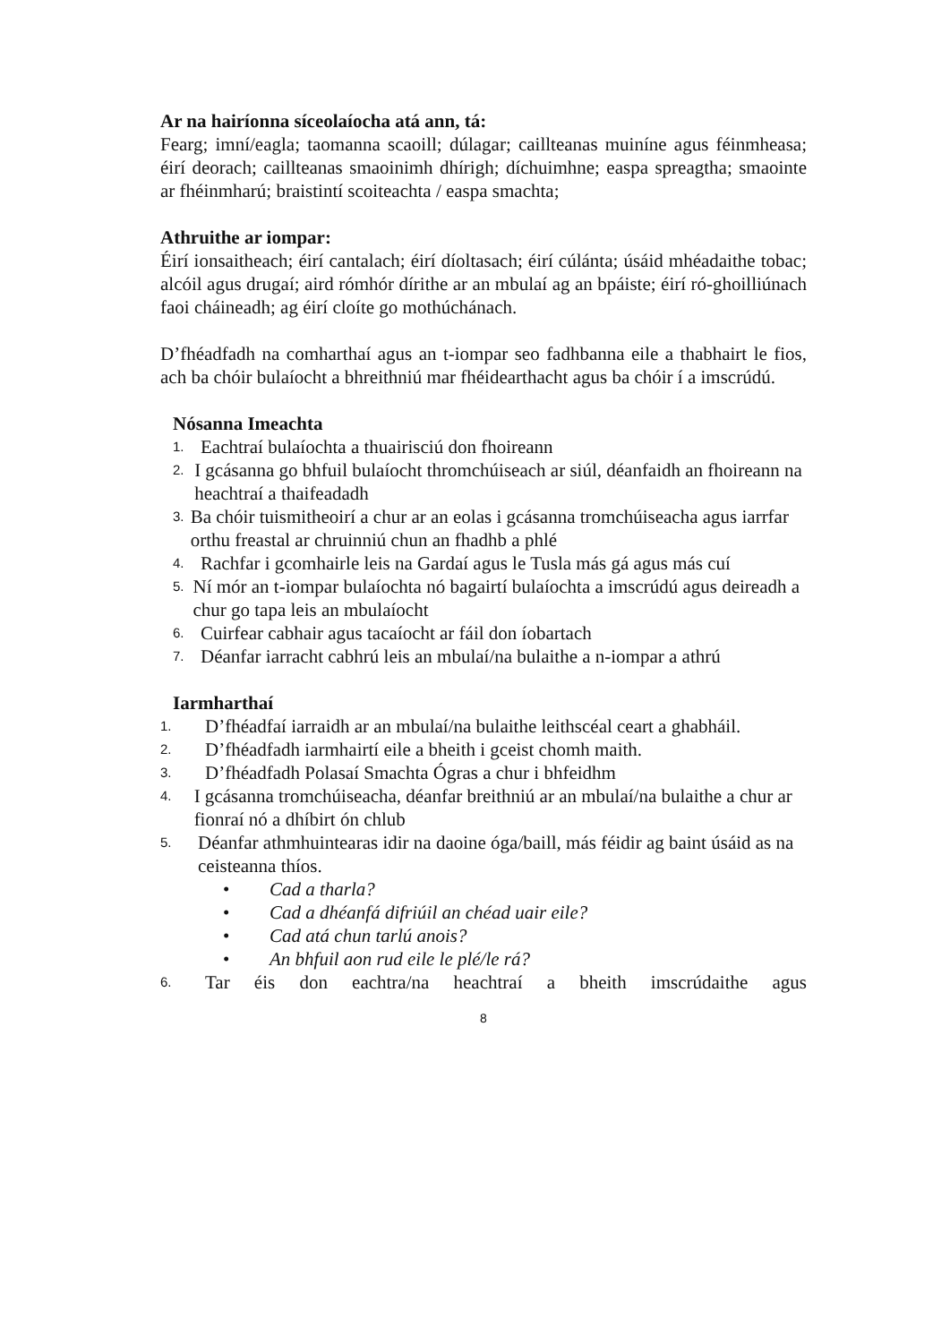Ar na hairíonna síceolaíocha atá ann, tá:
Fearg; imní/eagla; taomanna scaoill; dúlagar; caillteanas muiníne agus féinmheasa; éirí deorach; caillteanas smaoinimh dhírigh; díchuimhne; easpa spreagtha; smaointe ar fhéinmharú; braistintí scoiteachta / easpa smachta;
Athruithe ar iompar:
Éirí ionsaitheach; éirí cantalach; éirí díoltasach; éirí cúlánta; úsáid mhéadaithe tobac; alcóil agus drugaí; aird rómhór dírithe ar an mbulaí ag an bpáiste; éirí ró-ghoilliúnach faoi cháineadh; ag éirí cloíte go mothúchánach.
D’fhéadfadh na comharthaí agus an t-iompar seo fadhbanna eile a thabhairt le fios, ach ba chóir bulaíocht a bhreithniú mar fhéidearthacht agus ba chóir í a imscrúdú.
Nósanna Imeachta
1. Eachtraí bulaíochta a thuairisciú don fhoireann
2. I gcásanna go bhfuil bulaíocht thromchúiseach ar siúl, déanfaidh an fhoireann na heachtraí a thaifeadadh
3. Ba chóir tuismitheoirí a chur ar an eolas i gcásanna tromchúiseacha agus iarrfar orthu freastal ar chruinniú chun an fhadhb a phlé
4. Rachfar i gcomhairle leis na Gardaí agus le Tusla más gá agus más cuí
5. Ní mór an t-iompar bulaíochta nó bagairtí bulaíochta a imscrúdú agus deireadh a chur go tapa leis an mbulaíocht
6. Cuirfear cabhair agus tacaíocht ar fáil don íobartach
7. Déanfar iarracht cabhrú leis an mbulaí/na bulaithe a n-iompar a athrú
Iarmharthaí
1. D’fhéadfaí iarraidh ar an mbulaí/na bulaithe leithscéal ceart a ghabháil.
2. D’fhéadfadh iarmhairtí eile a bheith i gceist chomh maith.
3. D’fhéadfadh Polasaí Smachta Ógras a chur i bhfeidhm
4. I gcásanna tromchúiseacha, déanfar breithniú ar an mbulaí/na bulaithe a chur ar fionraí nó a dhíbirt ón chlub
5. Déanfar athmhuintearas idir na daoine óga/baill, más féidir ag baint úsáid as na ceisteanna thíos.
• Cad a tharla?
• Cad a dhéanfá difriúil an chéad uair eile?
• Cad atá chun tarlú anois?
• An bhfuil aon rud eile le plé/le rá?
6. Tar éis don eachtra/na heachtraí a bheith imscrúdaithe agus
8